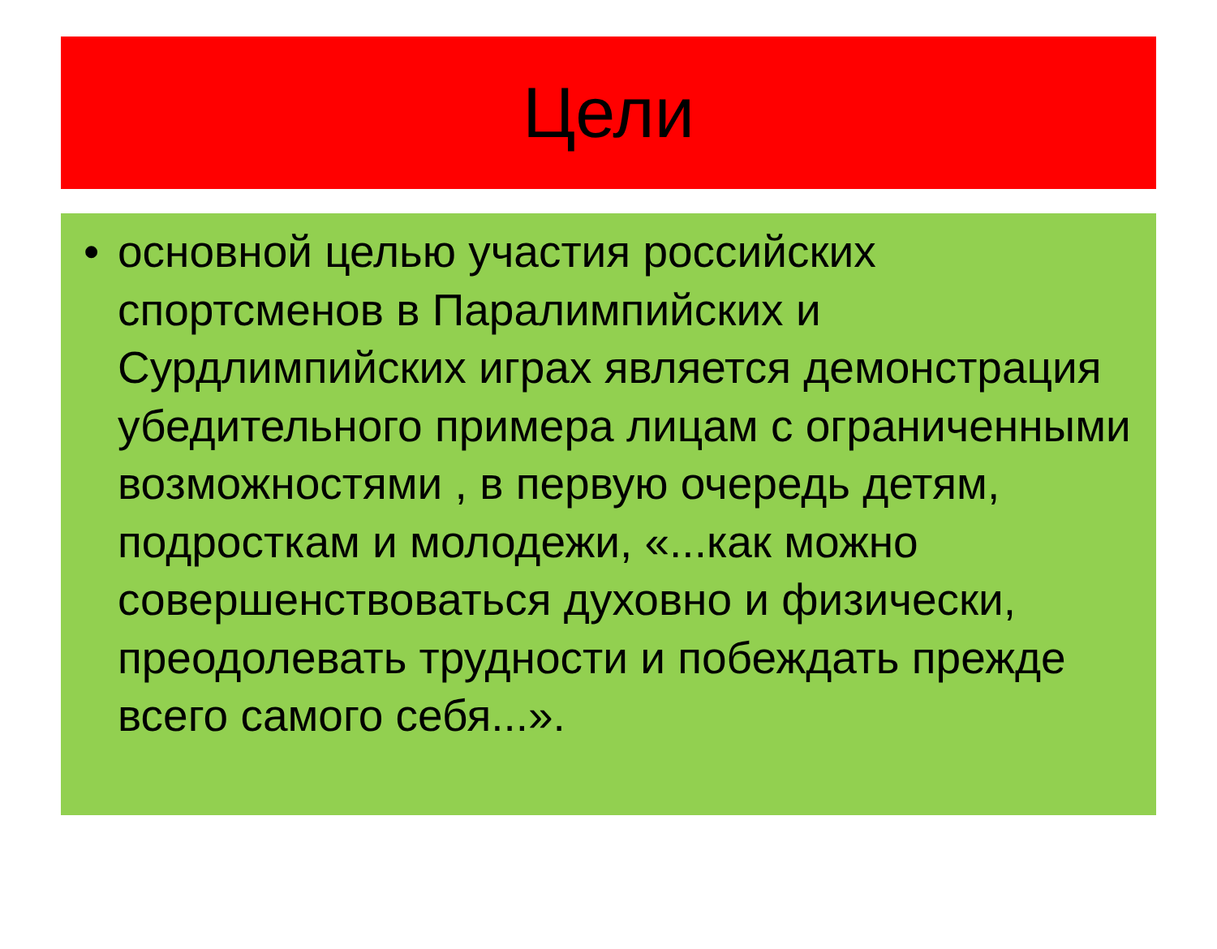Цели
• основной целью участия российских спортсменов в Паралимпийских и Сурдлимпийских играх является демонстрация убедительного примера лицам с ограниченными возможностями , в первую очередь детям, подросткам и молодежи, «...как можно совершенствоваться духовно и физически, преодолевать трудности и побеждать прежде всего самого себя...».